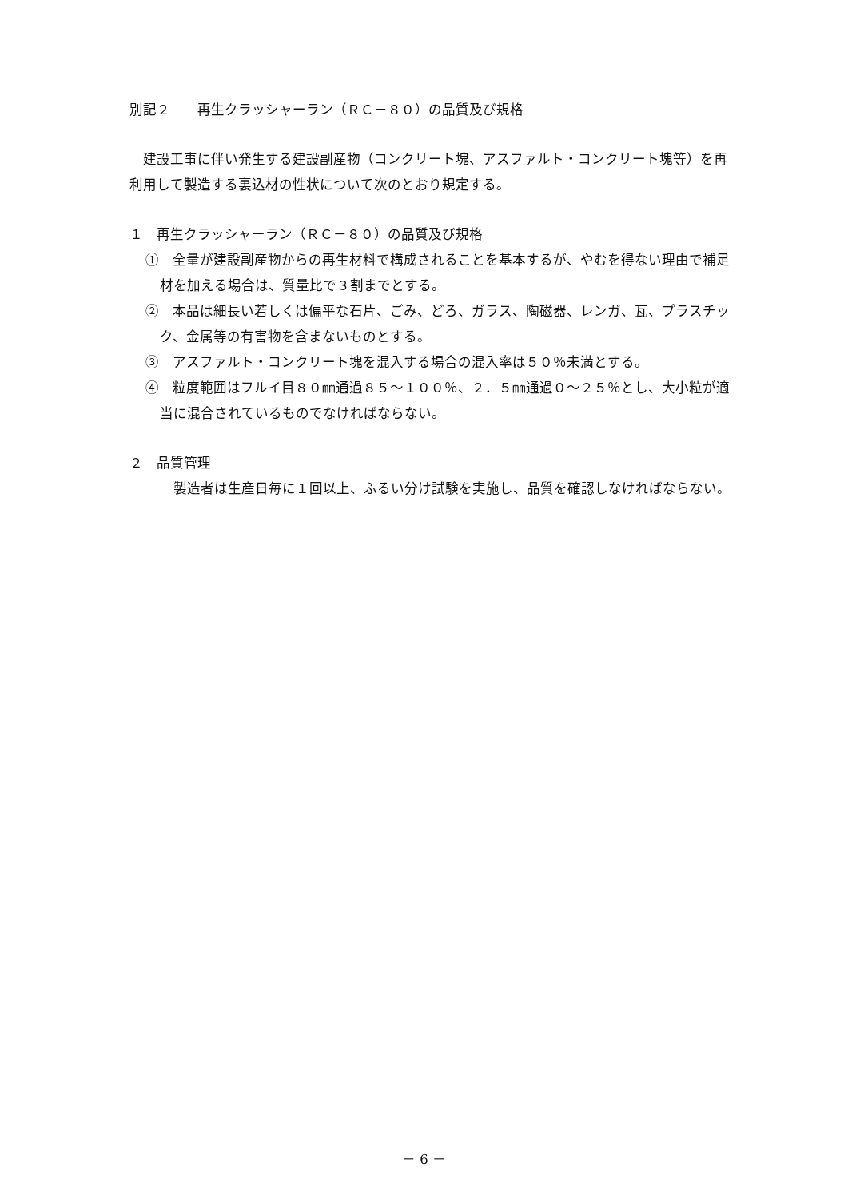別記２　　再生クラッシャーラン（ＲＣ－８０）の品質及び規格
建設工事に伴い発生する建設副産物（コンクリート塊、アスファルト・コンクリート塊等）を再利用して製造する裏込材の性状について次のとおり規定する。
１　再生クラッシャーラン（ＲＣ－８０）の品質及び規格
①　全量が建設副産物からの再生材料で構成されることを基本するが、やむを得ない理由で補足材を加える場合は、質量比で３割までとする。
②　本品は細長い若しくは偏平な石片、ごみ、どろ、ガラス、陶磁器、レンガ、瓦、プラスチック、金属等の有害物を含まないものとする。
③　アスファルト・コンクリート塊を混入する場合の混入率は５０％未満とする。
④　粒度範囲はフルイ目８０㎜通過８５～１００％、２．５㎜通過０～２５％とし、大小粒が適当に混合されているものでなければならない。
２　品質管理
製造者は生産日毎に１回以上、ふるい分け試験を実施し、品質を確認しなければならない。
－ 6 －